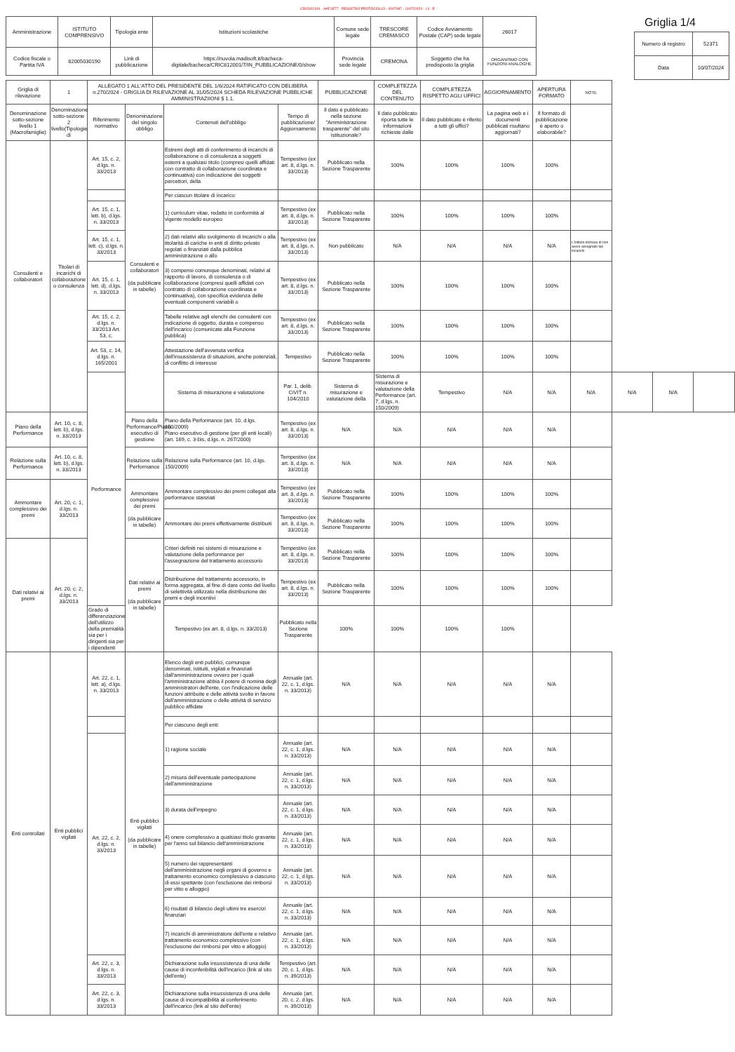CRIC812001 - AAF1E77 - REGISTRO PROTOCOLLO - 0007087 - 11/07/2024 - I.4 - E
| Amministrazione | ISTITUTO COMPRENSIVO | Tipologia ente | Istituzioni scolastiche | Comune sede legale | TRESCORE CREMASCO | Codice Avviamento Postale (CAP) sede legale | 26017 |
| Codice fiscale o Partita IVA | 82005030190 | Link di pubblicazione | https://nuvola.madisoft.it/bacheca-digitale/bacheca/CRIC812001/7/IN_PUBBLICAZIONE/0/show | Provincia sede legale | CREMONA | Soggetto che ha predisposto la griglia | ORGANISMO CON FUNZIONI ANALOGHE |
Griglia 1/4
| Numero di registro | 52371 |
| Data | 10/07/2024 |
| Griglia di rilevazione | 1 | ALLEGATO 1 ALL'ATTO DEL PRESIDENTE DEL 1/6/2024 RATIFICATO CON DELIBERA n.270/2024 - GRIGLIA DI RILEVAZIONE AL 31/05/2024 SCHEDA RILEVAZIONE PUBBLICHE AMMINISTRAZIIONI § 1.1. | | | | PUBBLICAZIONE | COMPLETEZZA DEL CONTENUTO | COMPLETEZZA RISPETTO AGLI UFFICI | AGGIORNAMENTO | APERTURA FORMATO | NOTE | | | |
| Denominazione sotto-sezione livello 1 (Macrofamiglie) | Denominazione sotto-sezione 2 livello(Tipologie di | Riferimento normativo | Denominazione del singolo obbligo | Contenuti dell'obbligo | Tempo di pubblicazione/ Aggiornamento | Il dato è pubblicato nella sezione "Amministrazione trasparente" del sito istituzionale? | Il dato pubblicato riporta tutte le informazioni richieste dalle | Il dato pubblicato è riferito a tutti gli uffici? | La pagina web e i documenti pubblicati risultano aggiornati? | Il formato di pubblicazione è aperto o elaborabile? | | | | |
| Consulenti e collaboratori | Titolari di incarichi di collaborazione o consulenza | Art. 15, c. 2, d.lgs. n. 33/2013 | Consulenti e collaboratori (da pubblicare in tabelle) | Estremi degli atti di conferimento di incarichi di collaborazione o di consulenza a soggetti esterni a qualsiasi titolo (compresi quelli affidati con contratto di collaborazione coordinata e continuativa) con indicazione dei soggetti percettori, della | Tempestivo (ex art. 8, d.lgs. n. 33/2013) | Pubblicato nella Sezione Trasparente | 100% | 100% | 100% | 100% | | | | |
| | | | | Per ciascun titolare di incarico: | | | | | | | | | | |
| | | Art. 15, c. 1, lett. b), d.lgs. n. 33/2013 | | 1) curriculum vitae, redatto in conformità al vigente modello europeo | Tempestivo (ex art. 8, d.lgs. n. 33/2013) | Pubblicato nella Sezione Trasparente | 100% | 100% | 100% | 100% | | | | |
| | | Art. 15, c. 1, lett. c), d.lgs. n. 33/2013 | | 2) dati relativi allo svolgimento di incarichi o alla titolarità di cariche in enti di diritto privato regolati o finanziati dalla pubblica amministrazione o allo | Tempestivo (ex art. 8, d.lgs. n. 33/2013) | Non pubblicato | N/A | N/A | N/A | N/A | L'Istituto dichiara di non avere assegnato tali incarichi | | | |
| | | Art. 15, c. 1, lett. d), d.lgs. n. 33/2013 | | 3) compensi comunque denominati, relativi al rapporto di lavoro, di consulenza o di collaborazione (compresi quelli affidati con contratto di collaborazione coordinata e continuativa), con specifica evidenza delle eventuali componenti variabili o | Tempestivo (ex art. 8, d.lgs. n. 33/2013) | Pubblicato nella Sezione Trasparente | 100% | 100% | 100% | 100% | | | | |
| | | Art. 15, c. 2, d.lgs. n. 33/2013 Art. 53, c. | | Tabelle relative agli elenchi dei consulenti con indicazione di oggetto, durata e compenso dell'incarico (comunicate alla Funzione pubblica) | Tempestivo (ex art. 8, d.lgs. n. 33/2013) | Pubblicato nella Sezione Trasparente | 100% | 100% | 100% | 100% | | | | |
| | | Art. 53, c. 14, d.lgs. n. 165/2001 | | Attestazione dell'avvenuta verifica dell'insussistenza di situazioni, anche potenziali, di conflitto di interesse | Tempestivo | Pubblicato nella Sezione Trasparente | 100% | 100% | 100% | 100% | | | | |
| | | Performance | | Sistema di misurazione e valutazione | Par. 1, delib. CiVIT n. 104/2010 | Sistema di misurazione e valutazione della | Sistema di misurazione e valutazione della Performance (art. 7, d.lgs. n. 150/2009) | Tempestivo | N/A | N/A | N/A | N/A | N/A | |
| Piano della Performance | Art. 10, c. 8, lett. b), d.lgs. n. 33/2013 | | Piano della Performance/Piano esecutivo di gestione | Piano della Performance (art. 10, d.lgs. 150/2009) Piano esecutivo di gestione (per gli enti locali) (art. 169, c. 3-bis, d.lgs. n. 267/2000) | Tempestivo (ex art. 8, d.lgs. n. 33/2013) | N/A | N/A | N/A | N/A | N/A | | | | |
| Relazione sulla Performance | Art. 10, c. 8, lett. b), d.lgs. n. 33/2013 | | Relazione sulla Performance | Relazione sulla Performance (art. 10, d.lgs. 150/2009) | Tempestivo (ex art. 8, d.lgs. n. 33/2013) | N/A | N/A | N/A | N/A | N/A | | | | |
| Ammontare complessivo dei premi | Art. 20, c. 1, d.lgs. n. 33/2013 | | Ammontare complessivo dei premi (da pubblicare in tabelle) | Ammontare complessivo dei premi collegati alla performance stanziati | Tempestivo (ex art. 8, d.lgs. n. 33/2013) | Pubblicato nella Sezione Trasparente | 100% | 100% | 100% | 100% | | | | |
| | | | | Ammontare dei premi effettivamente distribuiti | Tempestivo (ex art. 8, d.lgs. n. 33/2013) | Pubblicato nella Sezione Trasparente | 100% | 100% | 100% | 100% | | | | |
| Dati relativi ai premi | Art. 20, c. 2, d.lgs. n. 33/2013 | | Dati relativi ai premi (da pubblicare in tabelle) | Criteri definiti nei sistemi di misurazione e valutazione della performance per l'assegnazione del trattamento accessorio | Tempestivo (ex art. 8, d.lgs. n. 33/2013) | Pubblicato nella Sezione Trasparente | 100% | 100% | 100% | 100% | | | | |
| | | | | Distribuzione del trattamento accessorio, in forma aggregata, al fine di dare conto del livello di selettività utilizzato nella distribuzione dei premi e degli incentivi | Tempestivo (ex art. 8, d.lgs. n. 33/2013) | Pubblicato nella Sezione Trasparente | 100% | 100% | 100% | 100% | | | | |
| | | Grado di differenziazione dell'utilizzo della premialità sia per i dirigenti sia per i dipendenti | | Tempestivo (ex art. 8, d.lgs. n. 33/2013) | Pubblicato nella Sezione Trasparente | 100% | 100% | 100% | 100% | | | | | |
| Enti controllati | Enti pubblici vigilati | Art. 22, c. 1, lett. a), d.lgs. n. 33/2013 | Enti pubblici vigilati (da pubblicare in tabelle) | Elenco degli enti pubblici, comunque denominati, istituiti, vigilati e finanziati dall'amministrazione ovvero per i quali l'amministrazione abbia il potere di nomina degli amministratori dell'ente, con l'indicazione delle funzioni attribuite e delle attività svolte in favore dell'amministrazione o delle attività di servizio pubblico affidate | Annuale (art. 22, c. 1, d.lgs. n. 33/2013) | N/A | N/A | N/A | N/A | N/A | | | | |
| | | | | Per ciascuno degli enti: | | | | | | | | | | |
| | | Art. 22, c. 2, d.lgs. n. 33/2013 | | 1) ragione sociale | Annuale (art. 22, c. 1, d.lgs. n. 33/2013) | N/A | N/A | N/A | N/A | N/A | | | | |
| | | | | 2) misura dell'eventuale partecipazione dell'amministrazione | Annuale (art. 22, c. 1, d.lgs. n. 33/2013) | N/A | N/A | N/A | N/A | N/A | | | | |
| | | | | 3) durata dell'impegno | Annuale (art. 22, c. 1, d.lgs. n. 33/2013) | N/A | N/A | N/A | N/A | N/A | | | | |
| | | | | 4) onere complessivo a qualsiasi titolo gravante per l'anno sul bilancio dell'amministrazione | Annuale (art. 22, c. 1, d.lgs. n. 33/2013) | N/A | N/A | N/A | N/A | N/A | | | | |
| | | | | 5) numero dei rappresentanti dell'amministrazione negli organi di governo e trattamento economico complessivo a ciascuno di essi spettante (con l'esclusione dei rimborsi per vitto e alloggio) | Annuale (art. 22, c. 1, d.lgs. n. 33/2013) | N/A | N/A | N/A | N/A | N/A | | | | |
| | | | | 6) risultati di bilancio degli ultimi tre esercizi finanziari | Annuale (art. 22, c. 1, d.lgs. n. 33/2013) | N/A | N/A | N/A | N/A | N/A | | | | |
| | | | | 7) incarichi di amministratore dell'ente e relativo trattamento economico complessivo (con l'esclusione dei rimborsi per vitto e alloggio) | Annuale (art. 22, c. 1, d.lgs. n. 33/2013) | N/A | N/A | N/A | N/A | N/A | | | | |
| | | Art. 22, c. 3, d.lgs. n. 33/2013 | | Dichiarazione sulla insussistenza di una delle cause di inconferibilità dell'incarico (link al sito dell'ente) | Tempestivo (art. 20, c. 1, d.lgs. n. 39/2013) | N/A | N/A | N/A | N/A | N/A | | | | |
| | | Art. 22, c. 3, d.lgs. n. 33/2013 | | Dichiarazione sulla insussistenza di una delle cause di incompatibilità al conferimento dell'incarico (link al sito dell'ente) | Annuale (art. 20, c. 2, d.lgs. n. 39/2013) | N/A | N/A | N/A | N/A | N/A | | | | |